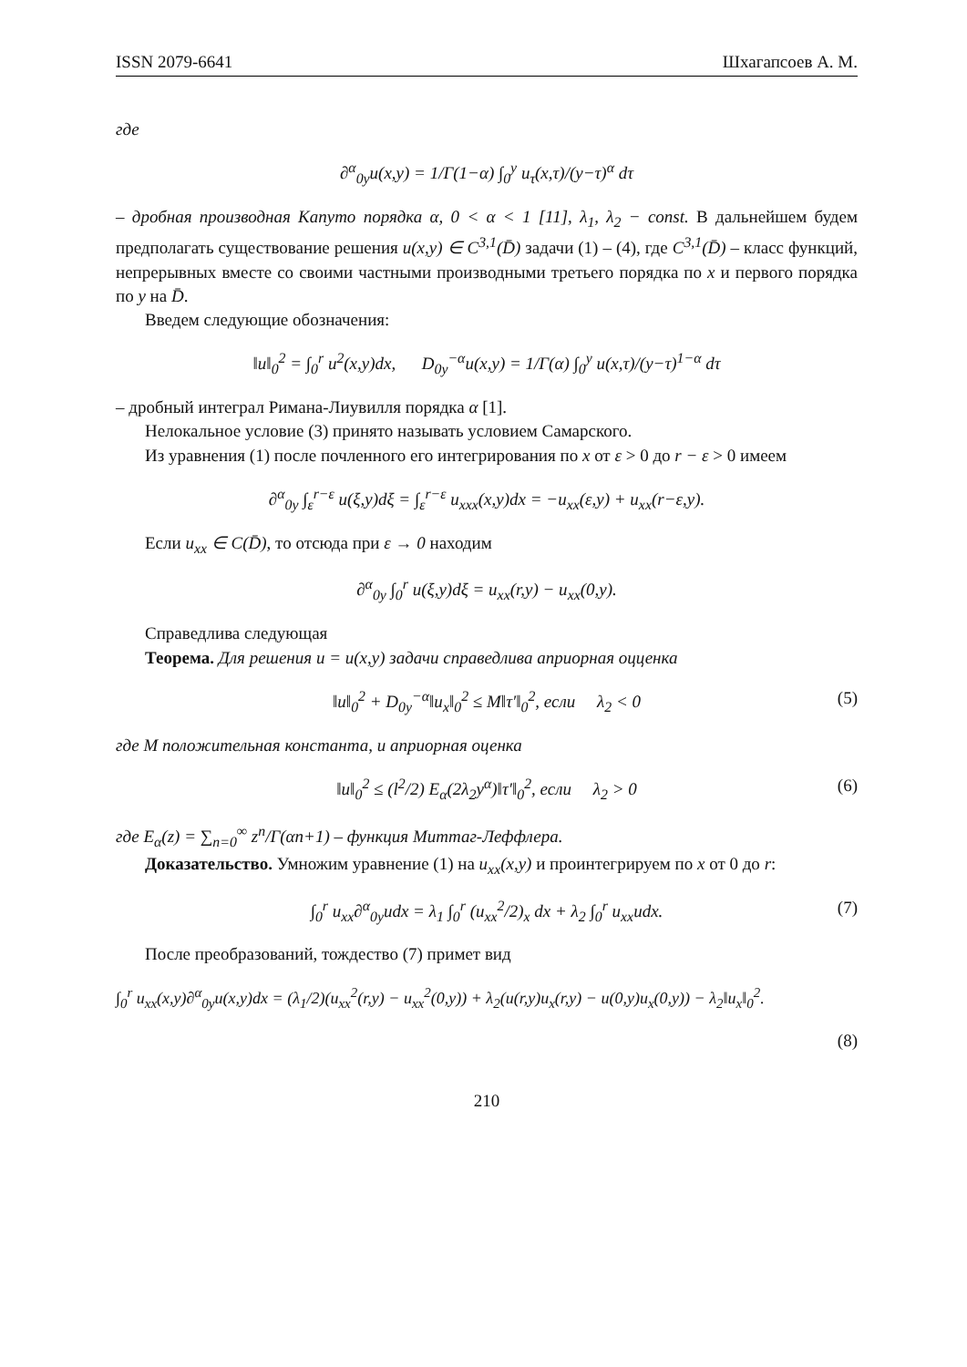ISSN 2079-6641 Шхагапсоев А. М.
где
∂<sup>α</sup><sub>0y</sub>u(x,y) = 1/Γ(1−α) ∫<sub>0</sub><sup>y</sup> u<sub>τ</sub>(x,τ)/(y−τ)<sup>α</sup> dτ
– дробная производная Капуто порядка α, 0 < α < 1 [11], λ<sub>1</sub>, λ<sub>2</sub> − const. В дальнейшем будем предполагать существование решения u(x,y) ∈ C<sup>3,1</sup>(D̄) задачи (1) – (4), где C<sup>3,1</sup>(D̄) – класс функций, непрерывных вместе со своими частными производными третьего порядка по x и первого порядка по y на D̄.
Введем следующие обозначения:
‖u‖<sub>0</sub><sup>2</sup> = ∫<sub>0</sub><sup>r</sup> u<sup>2</sup>(x,y)dx, D<sub>0y</sub><sup>−α</sup>u(x,y) = 1/Γ(α) ∫<sub>0</sub><sup>y</sup> u(x,τ)/(y−τ)<sup>1−α</sup> dτ
– дробный интеграл Римана-Лиувилля порядка α [1].
Нелокальное условие (3) принято называть условием Самарского.
Из уравнения (1) после почленного его интегрирования по x от ε > 0 до r − ε > 0 имеем
∂<sup>α</sup><sub>0y</sub> ∫<sub>ε</sub><sup>r−ε</sup> u(ξ,y)dξ = ∫<sub>ε</sub><sup>r−ε</sup> u<sub>xxx</sub>(x,y)dx = −u<sub>xx</sub>(ε,y) + u<sub>xx</sub>(r−ε,y).
Если u<sub>xx</sub> ∈ C(D̄), то отсюда при ε → 0 находим
∂<sup>α</sup><sub>0y</sub> ∫<sub>0</sub><sup>r</sup> u(ξ,y)dξ = u<sub>xx</sub>(r,y) − u<sub>xx</sub>(0,y).
Справедлива следующая
Теорема. Для решения u = u(x,y) задачи справедлива априорная оцценка
‖u‖<sub>0</sub><sup>2</sup> + D<sub>0y</sub><sup>−α</sup>‖u<sub>x</sub>‖<sub>0</sub><sup>2</sup> ≤ M‖τ′‖<sub>0</sub><sup>2</sup>, если λ<sub>2</sub> < 0 (5)
где M положительная константа, и априорная оценка
‖u‖<sub>0</sub><sup>2</sup> ≤ (l<sup>2</sup>/2) E<sub>α</sub>(2λ<sub>2</sub>y<sup>α</sup>)‖τ′‖<sub>0</sub><sup>2</sup>, если λ<sub>2</sub> > 0 (6)
где E<sub>α</sub>(z) = ∑<sub>n=0</sub><sup>∞</sup> z<sup>n</sup>/Γ(αn+1) – функция Миттаг-Леффлера.
Доказательство. Умножим уравнение (1) на u<sub>xx</sub>(x,y) и проинтегрируем по x от 0 до r:
∫<sub>0</sub><sup>r</sup> u<sub>xx</sub>∂<sup>α</sup><sub>0y</sub>udx = λ<sub>1</sub> ∫<sub>0</sub><sup>r</sup> (u<sub>xx</sub><sup>2</sup>/2)<sub>x</sub> dx + λ<sub>2</sub> ∫<sub>0</sub><sup>r</sup> u<sub>xx</sub>udx. (7)
После преобразований, тождество (7) примет вид
∫<sub>0</sub><sup>r</sup> u<sub>xx</sub>(x,y)∂<sup>α</sup><sub>0y</sub>u(x,y)dx = (λ<sub>1</sub>/2)(u<sub>xx</sub><sup>2</sup>(r,y) − u<sub>xx</sub><sup>2</sup>(0,y)) + λ<sub>2</sub>(u(r,y)u<sub>x</sub>(r,y) − u(0,y)u<sub>x</sub>(0,y)) − λ<sub>2</sub>‖u<sub>x</sub>‖<sub>0</sub><sup>2</sup>.
(8)
210